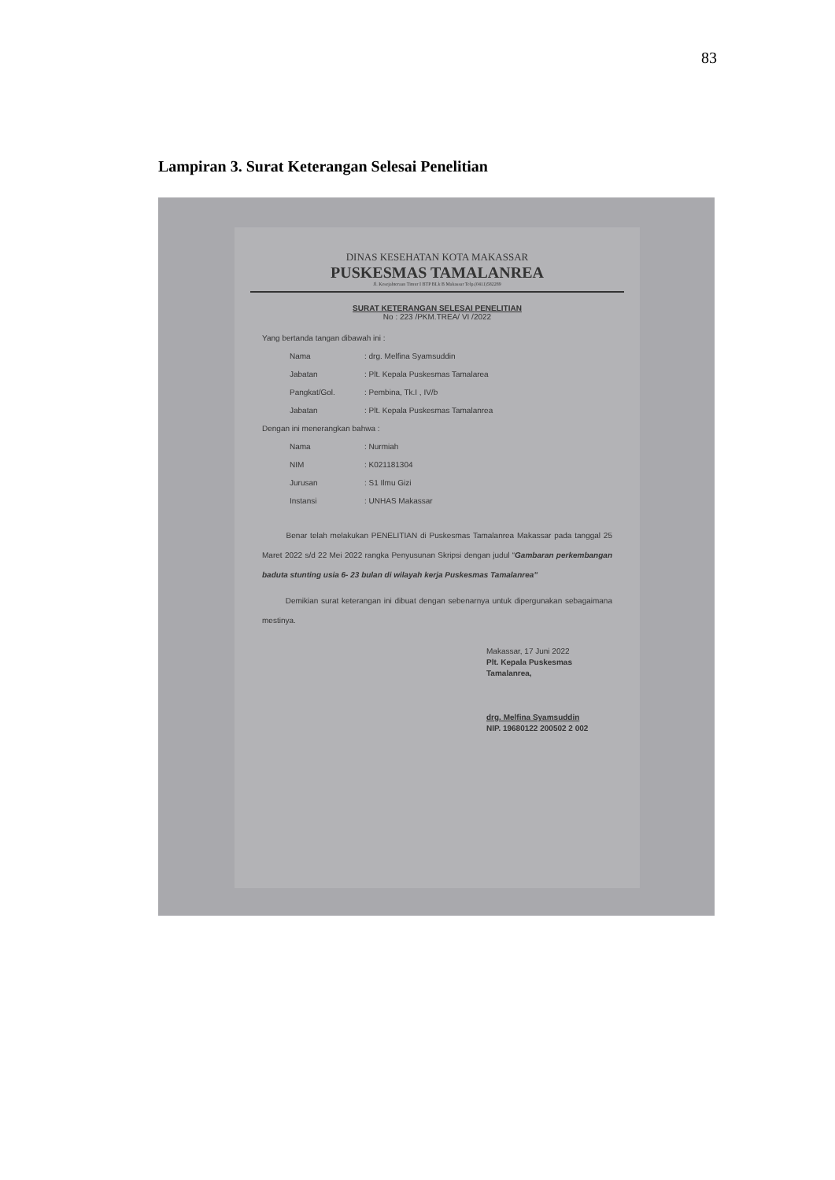83
Lampiran 3. Surat Keterangan Selesai Penelitian
DINAS KESEHATAN KOTA MAKASSAR
PUSKESMAS TAMALANREA
Jl. Kesejahteraan Timur I BTP BLk B Makassar Telp.(0411)582289
SURAT KETERANGAN SELESAI PENELITIAN
No : 223 /PKM.TREA/ VI /2022
Yang bertanda tangan dibawah ini :
Nama: drg. Melfina Syamsuddin
Jabatan: Plt. Kepala Puskesmas Tamalarea
Pangkat/Gol.: Pembina, Tk.I , IV/b
Jabatan: Plt. Kepala Puskesmas Tamalanrea
Dengan ini menerangkan bahwa :
Nama: Nurmiah
NIM: K021181304
Jurusan: S1 Ilmu Gizi
Instansi: UNHAS Makassar
Benar telah melakukan PENELITIAN di Puskesmas Tamalanrea Makassar pada tanggal 25 Maret 2022 s/d 22 Mei 2022 rangka Penyusunan Skripsi dengan judul “Gambaran perkembangan baduta stunting usia 6- 23 bulan di wilayah kerja Puskesmas Tamalanrea”
Demikian surat keterangan ini dibuat dengan sebenarnya untuk dipergunakan sebagaimana mestinya.
Makassar, 17 Juni 2022
Plt. Kepala Puskesmas Tamalanrea,
drg. Melfina Syamsuddin
NIP. 19680122 200502 2 002